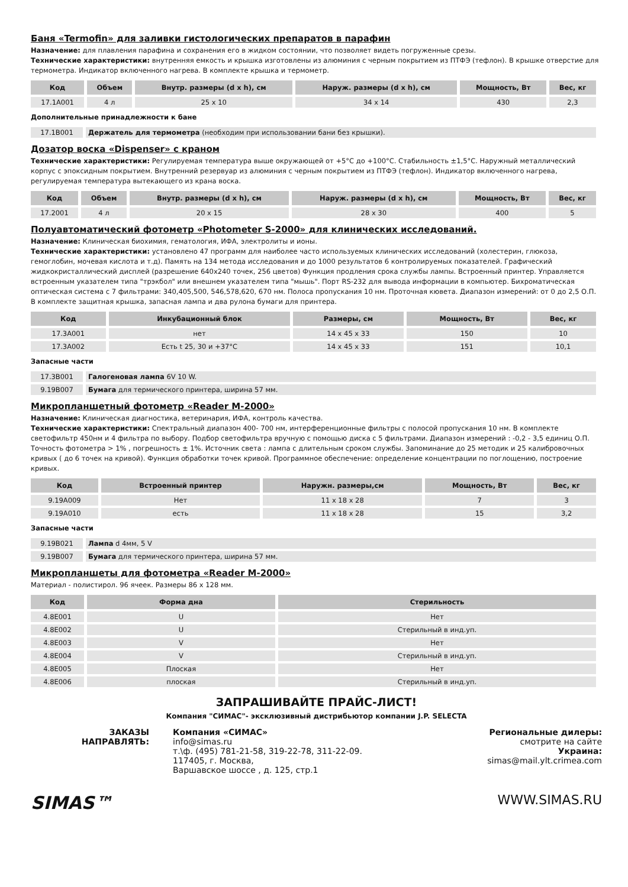Баня «Termofin» для заливки гистологических препаратов в парафин
Назначение: для плавления парафина и сохранения его в жидком состоянии, что позволяет видеть погруженные срезы.
Технические характеристики: внутренняя емкость и крышка изготовлены из алюминия с черным покрытием из ПТФЭ (тефлон). В крышке отверстие для термометра. Индикатор включенного нагрева. В комплекте крышка и термометр.
| Код | Объем | Внутр. размеры (d x h), см | Наруж. размеры (d x h), см | Мощность, Вт | Вес, кг |
| --- | --- | --- | --- | --- | --- |
| 17.1A001 | 4 л | 25 x 10 | 34 x 14 | 430 | 2,3 |
Дополнительные принадлежности к бане
| 17.1B001 | Держатель для термометра (необходим при использовании бани без крышки). |
Дозатор воска «Dispenser» с краном
Технические характеристики: Регулируемая температура выше окружающей от +5°C до +100°C. Стабильность ±1,5°C. Наружный металлический корпус с эпоксидным покрытием. Внутренний резервуар из алюминия с черным покрытием из ПТФЭ (тефлон). Индикатор включенного нагрева, регулируемая температура вытекающего из крана воска.
| Код | Объем | Внутр. размеры (d x h), см | Наруж. размеры (d x h), см | Мощность, Вт | Вес, кг |
| --- | --- | --- | --- | --- | --- |
| 17.2001 | 4 л | 20 x 15 | 28 x 30 | 400 | 5 |
Полуавтоматический фотометр «Photometer S-2000» для клинических исследований.
Назначение: Клиническая биохимия, гематология, ИФА, электролиты и ионы.
Технические характеристики: установлено 47 программ для наиболее часто используемых клинических исследований (холестерин, глюкоза, гемоглобин, мочевая кислота и т.д). Память на 134 метода исследования и до 1000 результатов 6 контролируемых показателей. Графический жидкокристаллический дисплей (разрешение 640x240 точек, 256 цветов) Функция продления срока службы лампы. Встроенный принтер. Управляется встроенным указателем типа "трэкбол" или внешнем указателем типа "мышь". Порт RS-232 для вывода информации в компьютер. Бихроматическая оптическая система с 7 фильтрами: 340,405,500, 546,578,620, 670 нм. Полоса пропускания 10 нм. Проточная кювета. Диапазон измерений: от 0 до 2,5 О.П. В комплекте защитная крышка, запасная лампа и два рулона бумаги для принтера.
| Код | Инкубационный блок | Размеры, см | Мощность, Вт | Вес, кг |
| --- | --- | --- | --- | --- |
| 17.3A001 | нет | 14 x 45 x 33 | 150 | 10 |
| 17.3A002 | Есть t 25, 30 и +37°C | 14 x 45 x 33 | 151 | 10,1 |
Запасные части
| 17.3B001 | Галогеновая лампа 6V 10 W. |
| 9.19B007 | Бумага для термического принтера, ширина 57 мм. |
Микропланшетный фотометр «Reader M-2000»
Назначение: Клиническая диагностика, ветеринария, ИФА, контроль качества.
Технические характеристики: Спектральный диапазон 400- 700 нм, интерференционные фильтры с полосой пропускания 10 нм. В комплекте светофильтр 450нм и 4 фильтра по выбору. Подбор светофильтра вручную с помощью диска с 5 фильтрами. Диапазон измерений : -0,2 - 3,5 единиц О.П. Точность фотометра > 1% , погрешность ± 1%. Источник света : лампа с длительным сроком службы. Запоминание до 25 методик и 25 калибровочных кривых ( до 6 точек на кривой). Функция обработки точек кривой. Программное обеспечение: определение концентрации по поглощению, построение кривых.
| Код | Встроенный принтер | Наружн. размеры,см | Мощность, Вт | Вес, кг |
| --- | --- | --- | --- | --- |
| 9.19A009 | Нет | 11 x 18 x 28 | 7 | 3 |
| 9.19A010 | есть | 11 x 18 x 28 | 15 | 3,2 |
Запасные части
| 9.19B021 | Лампа d 4мм, 5 V |
| 9.19B007 | Бумага для термического принтера, ширина 57 мм. |
Микропланшеты для фотометра «Reader M-2000»
Материал - полистирол. 96 ячеек. Размеры 86 x 128 мм.
| Код | Форма дна | Стерильность |
| --- | --- | --- |
| 4.8E001 | U | Нет |
| 4.8E002 | U | Стерильный в инд.уп. |
| 4.8E003 | V | Нет |
| 4.8E004 | V | Стерильный в инд.уп. |
| 4.8E005 | Плоская | Нет |
| 4.8E006 | плоская | Стерильный в инд.уп. |
ЗАПРАШИВАЙТЕ ПРАЙС-ЛИСТ!
Компания "СИМАС"- эксклюзивный дистрибьютор компании J.P. SELECTA
ЗАКАЗЫ
НАПРАВЛЯТЬ:
Компания «СИМАС»
info@simas.ru
т.\ф. (495) 781-21-58, 319-22-78, 311-22-09.
117405, г. Москва,
Варшавское шоссе , д. 125, стр.1
Региональные дилеры:
смотрите на сайте
Украина:
simas@mail.ylt.crimea.com
SIMAS™ WWW.SIMAS.RU